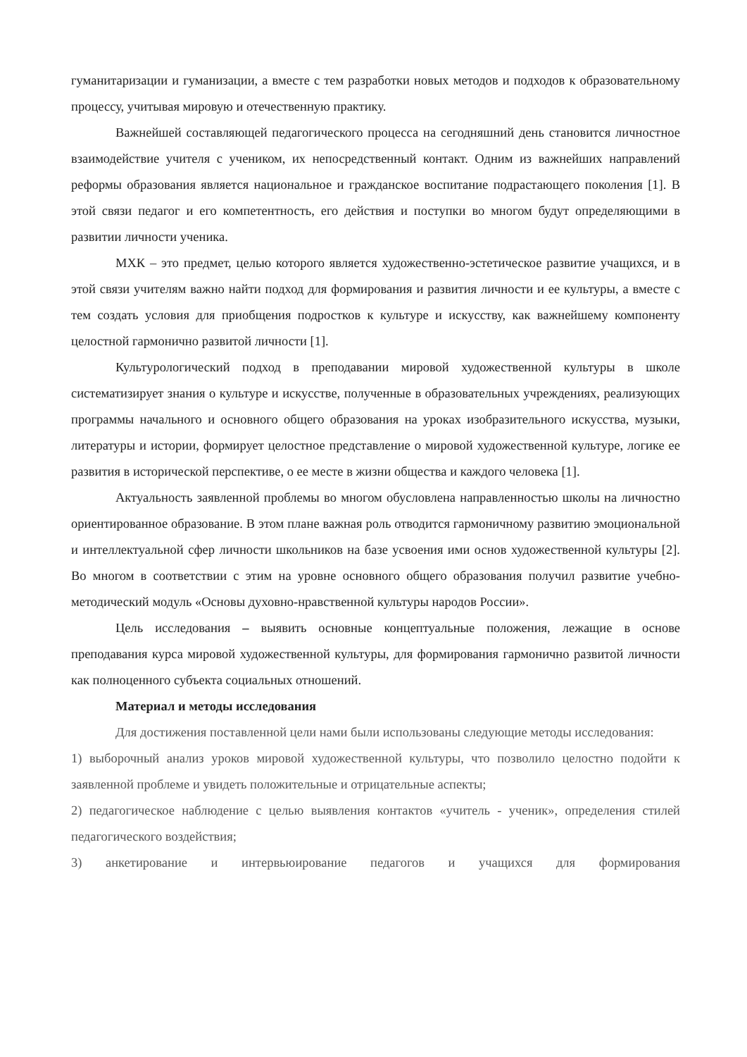гуманитаризации и гуманизации, а вместе с тем разработки новых методов и подходов к образовательному процессу, учитывая мировую и отечественную практику.
Важнейшей составляющей педагогического процесса на сегодняшний день становится личностное взаимодействие учителя с учеником, их непосредственный контакт. Одним из важнейших направлений реформы образования является национальное и гражданское воспитание подрастающего поколения [1]. В этой связи педагог и его компетентность, его действия и поступки во многом будут определяющими в развитии личности ученика.
МХК – это предмет, целью которого является художественно-эстетическое развитие учащихся, и в этой связи учителям важно найти подход для формирования и развития личности и ее культуры, а вместе с тем создать условия для приобщения подростков к культуре и искусству, как важнейшему компоненту целостной гармонично развитой личности [1].
Культурологический подход в преподавании мировой художественной культуры в школе систематизирует знания о культуре и искусстве, полученные в образовательных учреждениях, реализующих программы начального и основного общего образования на уроках изобразительного искусства, музыки, литературы и истории, формирует целостное представление о мировой художественной культуре, логике ее развития в исторической перспективе, о ее месте в жизни общества и каждого человека [1].
Актуальность заявленной проблемы во многом обусловлена направленностью школы на личностно ориентированное образование. В этом плане важная роль отводится гармоничному развитию эмоциональной и интеллектуальной сфер личности школьников на базе усвоения ими основ художественной культуры [2]. Во многом в соответствии с этим на уровне основного общего образования получил развитие учебно-методический модуль «Основы духовно-нравственной культуры народов России».
Цель исследования – выявить основные концептуальные положения, лежащие в основе преподавания курса мировой художественной культуры, для формирования гармонично развитой личности как полноценного субъекта социальных отношений.
Материал и методы исследования
Для достижения поставленной цели нами были использованы следующие методы исследования:
1) выборочный анализ уроков мировой художественной культуры, что позволило целостно подойти к заявленной проблеме и увидеть положительные и отрицательные аспекты;
2) педагогическое наблюдение с целью выявления контактов «учитель - ученик», определения стилей педагогического воздействия;
3) анкетирование и интервьюирование педагогов и учащихся для формирования